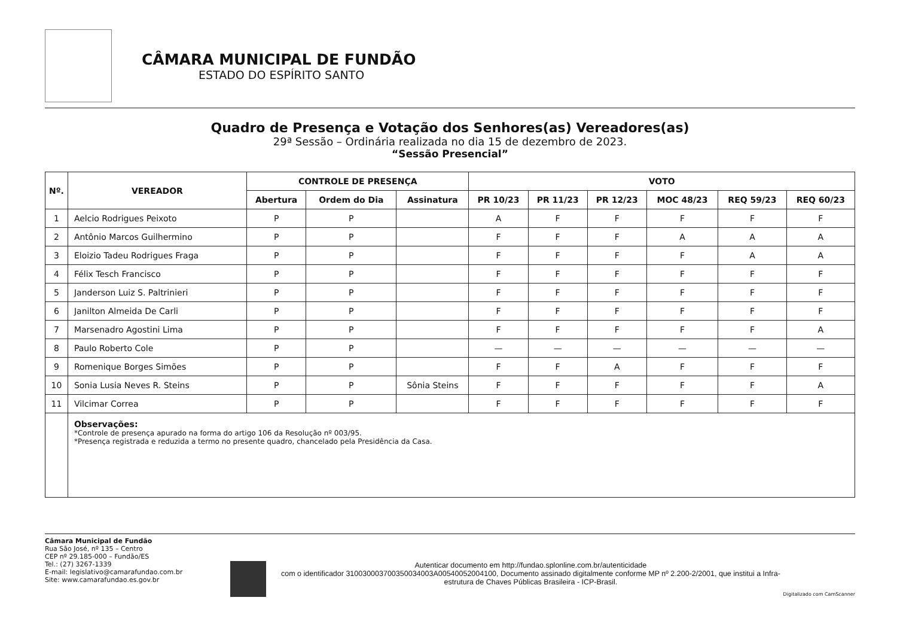CÂMARA MUNICIPAL DE FUNDÃO
ESTADO DO ESPÍRITO SANTO
Quadro de Presença e Votação dos Senhores(as) Vereadores(as)
29ª Sessão – Ordinária realizada no dia 15 de dezembro de 2023.
“Sessão Presencial”
| Nº. | VEREADOR | CONTROLE DE PRESENÇA | | | VOTO | | | | | |
| --- | --- | --- | --- | --- | --- | --- | --- | --- | --- | --- |
| | | Abertura | Ordem do Dia | Assinatura | PR 10/23 | PR 11/23 | PR 12/23 | MOC 48/23 | REQ 59/23 | REQ 60/23 |
| 1 | Aelcio Rodrigues Peixoto | P | P | | A | F | F | F | F | F |
| 2 | Antônio Marcos Guilhermino | P | P | | F | F | F | A | A | A |
| 3 | Eloizio Tadeu Rodrigues Fraga | P | P | | F | F | F | F | A | A |
| 4 | Félix Tesch Francisco | P | P | | F | F | F | F | F | F |
| 5 | Janderson Luiz S. Paltrinieri | P | P | | F | F | F | F | F | F |
| 6 | Janilton Almeida De Carli | P | P | | F | F | F | F | F | F |
| 7 | Marsenadro Agostini Lima | P | P | | F | F | F | F | F | A |
| 8 | Paulo Roberto Cole | P | P | | — | — | — | — | — | — |
| 9 | Romenique Borges Simões | P | P | | F | F | A | F | F | F |
| 10 | Sonia Lusia Neves R. Steins | P | P | Sônia Steins | F | F | F | F | F | A |
| 11 | Vilcimar Correa | P | P | | F | F | F | F | F | F |
| | Observações: *Controle de presença apurado na forma do artigo 106 da Resolução nº 003/95. *Presença registrada e reduzida a termo no presente quadro, chancelado pela Presidência da Casa. | | | | | | | | | |
Câmara Municipal de Fundão
Rua São José, nº 135 – Centro
CEP nº 29.185-000 – Fundão/ES
Tel.: (27) 3267-1339
E-mail: legislativo@camarafundao.com.br
Site: www.camarafundao.es.gov.br
Autenticar documento em http://fundao.splonline.com.br/autenticidade
com o identificador 310030003700350034003A00540052004100, Documento assinado digitalmente conforme MP nº 2.200-2/2001, que institui a Infra-estrutura de Chaves Públicas Brasileira - ICP-Brasil.
Digitalizado com CamScanner